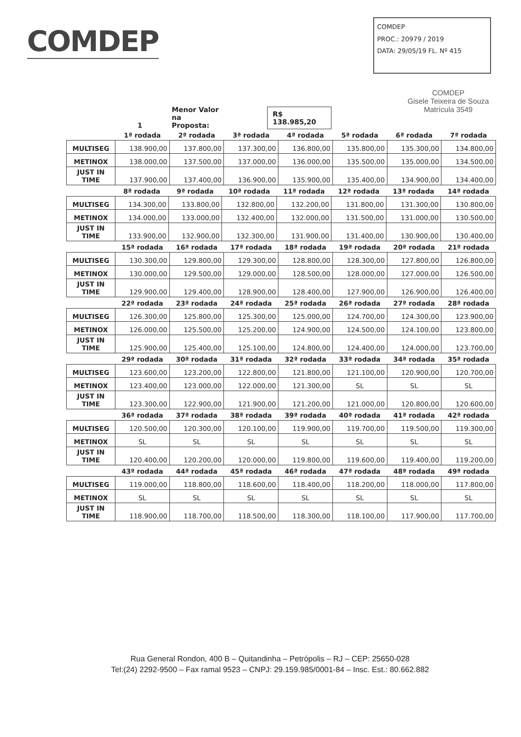COMDEP
COMDEP
PROC.: 20979 / 2019
DATA: 29/05/19 FL. Nº 415
COMDEP
Gisele Teixeira de Souza
Matrícula 3549
1 Menor Valor na
Proposta: R$ 138.985,20
| | 1ª rodada | 2ª rodada | 3ª rodada | 4ª rodada | 5ª rodada | 6ª rodada | 7ª rodada |
| --- | --- | --- | --- | --- | --- | --- | --- |
| MULTISEG | 138.900,00 | 137.800,00 | 137.300,00 | 136.800,00 | 135.800,00 | 135.300,00 | 134.800,00 |
| METINOX | 138.000,00 | 137.500,00 | 137.000,00 | 136.000,00 | 135.500,00 | 135.000,00 | 134.500,00 |
| JUST IN TIME | 137.900,00 | 137.400,00 | 136.900,00 | 135.900,00 | 135.400,00 | 134.900,00 | 134.400,00 |
| | 8ª rodada | 9ª rodada | 10ª rodada | 11ª rodada | 12ª rodada | 13ª rodada | 14ª rodada |
| --- | --- | --- | --- | --- | --- | --- | --- |
| MULTISEG | 134.300,00 | 133.800,00 | 132.800,00 | 132.200,00 | 131.800,00 | 131.300,00 | 130.800,00 |
| METINOX | 134.000,00 | 133.000,00 | 132.400,00 | 132.000,00 | 131.500,00 | 131.000,00 | 130.500,00 |
| JUST IN TIME | 133.900,00 | 132.900,00 | 132.300,00 | 131.900,00 | 131.400,00 | 130.900,00 | 130.400,00 |
| | 15ª rodada | 16ª rodada | 17ª rodada | 18ª rodada | 19ª rodada | 20ª rodada | 21ª rodada |
| --- | --- | --- | --- | --- | --- | --- | --- |
| MULTISEG | 130.300,00 | 129.800,00 | 129.300,00 | 128.800,00 | 128.300,00 | 127.800,00 | 126.800,00 |
| METINOX | 130.000,00 | 129.500,00 | 129.000,00 | 128.500,00 | 128.000,00 | 127.000,00 | 126.500,00 |
| JUST IN TIME | 129.900,00 | 129.400,00 | 128.900,00 | 128.400,00 | 127.900,00 | 126.900,00 | 126.400,00 |
| | 22ª rodada | 23ª rodada | 24ª rodada | 25ª rodada | 26ª rodada | 27ª rodada | 28ª rodada |
| --- | --- | --- | --- | --- | --- | --- | --- |
| MULTISEG | 126.300,00 | 125.800,00 | 125.300,00 | 125.000,00 | 124.700,00 | 124.300,00 | 123.900,00 |
| METINOX | 126.000,00 | 125.500,00 | 125.200,00 | 124.900,00 | 124.500,00 | 124.100,00 | 123.800,00 |
| JUST IN TIME | 125.900,00 | 125.400,00 | 125.100,00 | 124.800,00 | 124.400,00 | 124.000,00 | 123.700,00 |
| | 29ª rodada | 30ª rodada | 31ª rodada | 32ª rodada | 33ª rodada | 34ª rodada | 35ª rodada |
| --- | --- | --- | --- | --- | --- | --- | --- |
| MULTISEG | 123.600,00 | 123.200,00 | 122.800,00 | 121.800,00 | 121.100,00 | 120.900,00 | 120.700,00 |
| METINOX | 123.400,00 | 123.000,00 | 122.000,00 | 121.300,00 | SL | SL | SL |
| JUST IN TIME | 123.300,00 | 122.900,00 | 121.900,00 | 121.200,00 | 121.000,00 | 120.800,00 | 120.600,00 |
| | 36ª rodada | 37ª rodada | 38ª rodada | 39ª rodada | 40ª rodada | 41ª rodada | 42ª rodada |
| --- | --- | --- | --- | --- | --- | --- | --- |
| MULTISEG | 120.500,00 | 120.300,00 | 120.100,00 | 119.900,00 | 119.700,00 | 119.500,00 | 119.300,00 |
| METINOX | SL | SL | SL | SL | SL | SL | SL |
| JUST IN TIME | 120.400,00 | 120.200,00 | 120.000,00 | 119.800,00 | 119.600,00 | 119.400,00 | 119.200,00 |
| | 43ª rodada | 44ª rodada | 45ª rodada | 46ª rodada | 47ª rodada | 48ª rodada | 49ª rodada |
| --- | --- | --- | --- | --- | --- | --- | --- |
| MULTISEG | 119.000,00 | 118.800,00 | 118.600,00 | 118.400,00 | 118.200,00 | 118.000,00 | 117.800,00 |
| METINOX | SL | SL | SL | SL | SL | SL | SL |
| JUST IN TIME | 118.900,00 | 118.700,00 | 118.500,00 | 118.300,00 | 118.100,00 | 117.900,00 | 117.700,00 |
Rua General Rondon, 400 B – Quitandinha – Petrópolis – RJ – CEP: 25650-028
Tel:(24) 2292-9500 – Fax ramal 9523 – CNPJ: 29.159.985/0001-84 – Insc. Est.: 80.662.882